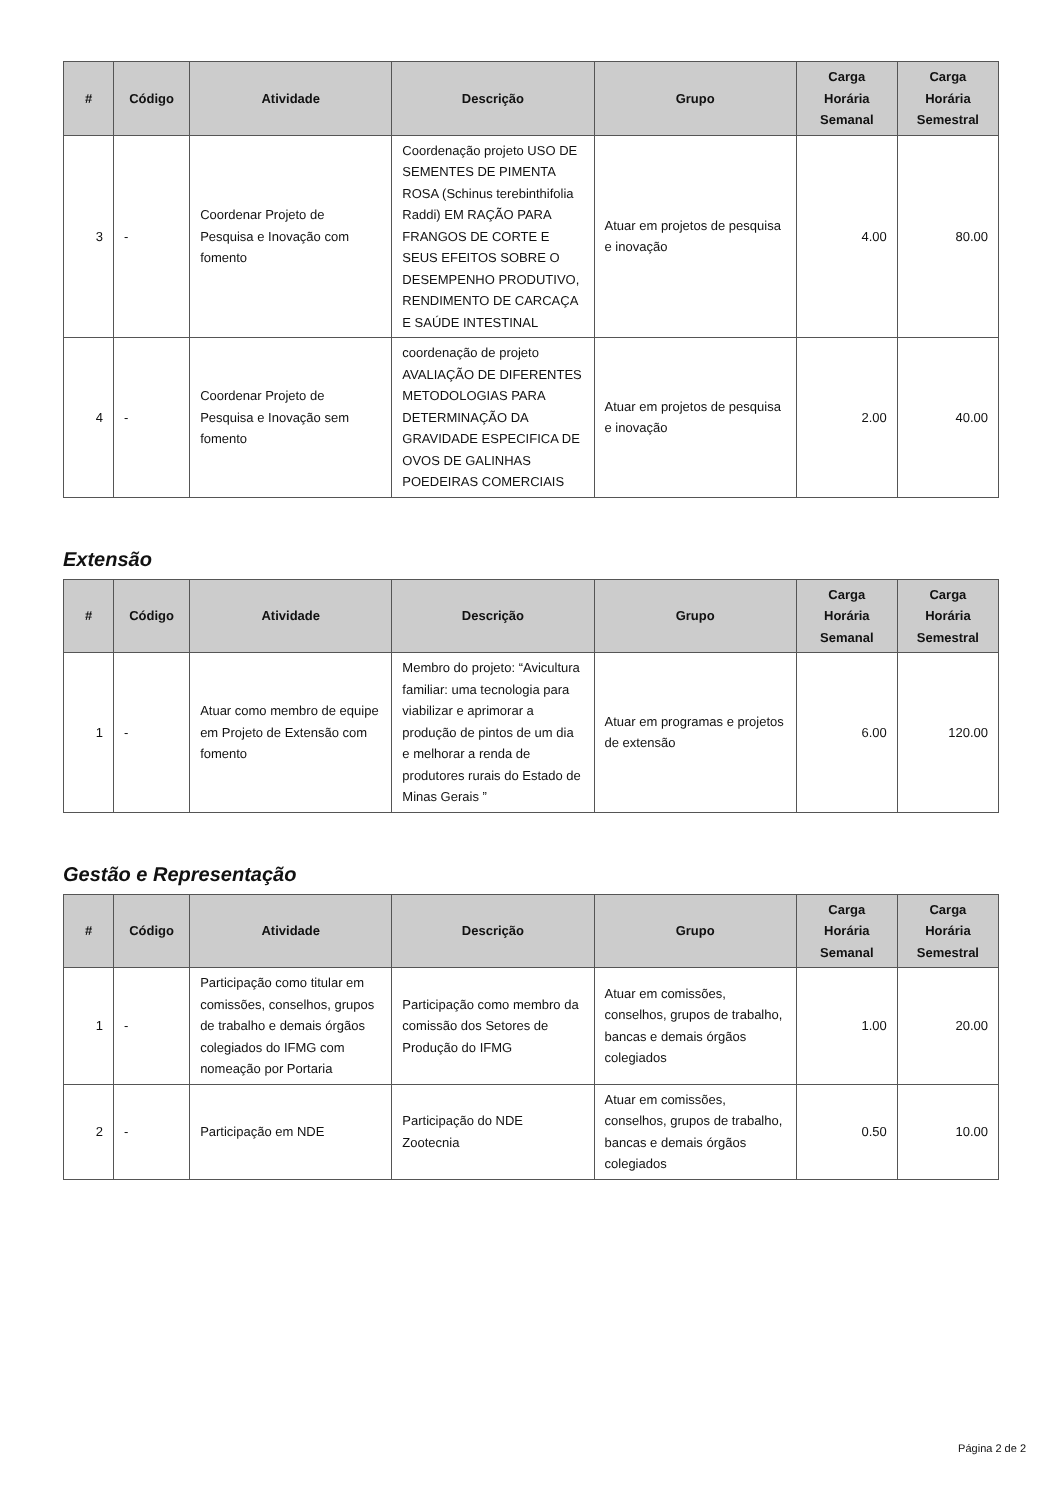| # | Código | Atividade | Descrição | Grupo | Carga Horária Semanal | Carga Horária Semestral |
| --- | --- | --- | --- | --- | --- | --- |
| 3 | - | Coordenar Projeto de Pesquisa e Inovação com fomento | Coordenação projeto USO DE SEMENTES DE PIMENTA ROSA (Schinus terebinthifolia Raddi) EM RAÇÃO PARA FRANGOS DE CORTE E SEUS EFEITOS SOBRE O DESEMPENHO PRODUTIVO, RENDIMENTO DE CARCAÇA E SAÚDE INTESTINAL | Atuar em projetos de pesquisa e inovação | 4.00 | 80.00 |
| 4 | - | Coordenar Projeto de Pesquisa e Inovação sem fomento | coordenação de projeto AVALIAÇÃO DE DIFERENTES METODOLOGIAS PARA DETERMINAÇÃO DA GRAVIDADE ESPECIFICA DE OVOS DE GALINHAS POEDEIRAS COMERCIAIS | Atuar em projetos de pesquisa e inovação | 2.00 | 40.00 |
Extensão
| # | Código | Atividade | Descrição | Grupo | Carga Horária Semanal | Carga Horária Semestral |
| --- | --- | --- | --- | --- | --- | --- |
| 1 | - | Atuar como membro de equipe em Projeto de Extensão com fomento | Membro do projeto: “Avicultura familiar: uma tecnologia para viabilizar e aprimorar a produção de pintos de um dia e melhorar a renda de produtores rurais do Estado de Minas Gerais ” | Atuar em programas e projetos de extensão | 6.00 | 120.00 |
Gestão e Representação
| # | Código | Atividade | Descrição | Grupo | Carga Horária Semanal | Carga Horária Semestral |
| --- | --- | --- | --- | --- | --- | --- |
| 1 | - | Participação como titular em comissões, conselhos, grupos de trabalho e demais órgãos colegiados do IFMG com nomeação por Portaria | Participação como membro da comissão dos Setores de Produção do IFMG | Atuar em comissões, conselhos, grupos de trabalho, bancas e demais órgãos colegiados | 1.00 | 20.00 |
| 2 | - | Participação em NDE | Participação do NDE Zootecnia | Atuar em comissões, conselhos, grupos de trabalho, bancas e demais órgãos colegiados | 0.50 | 10.00 |
Página 2 de 2